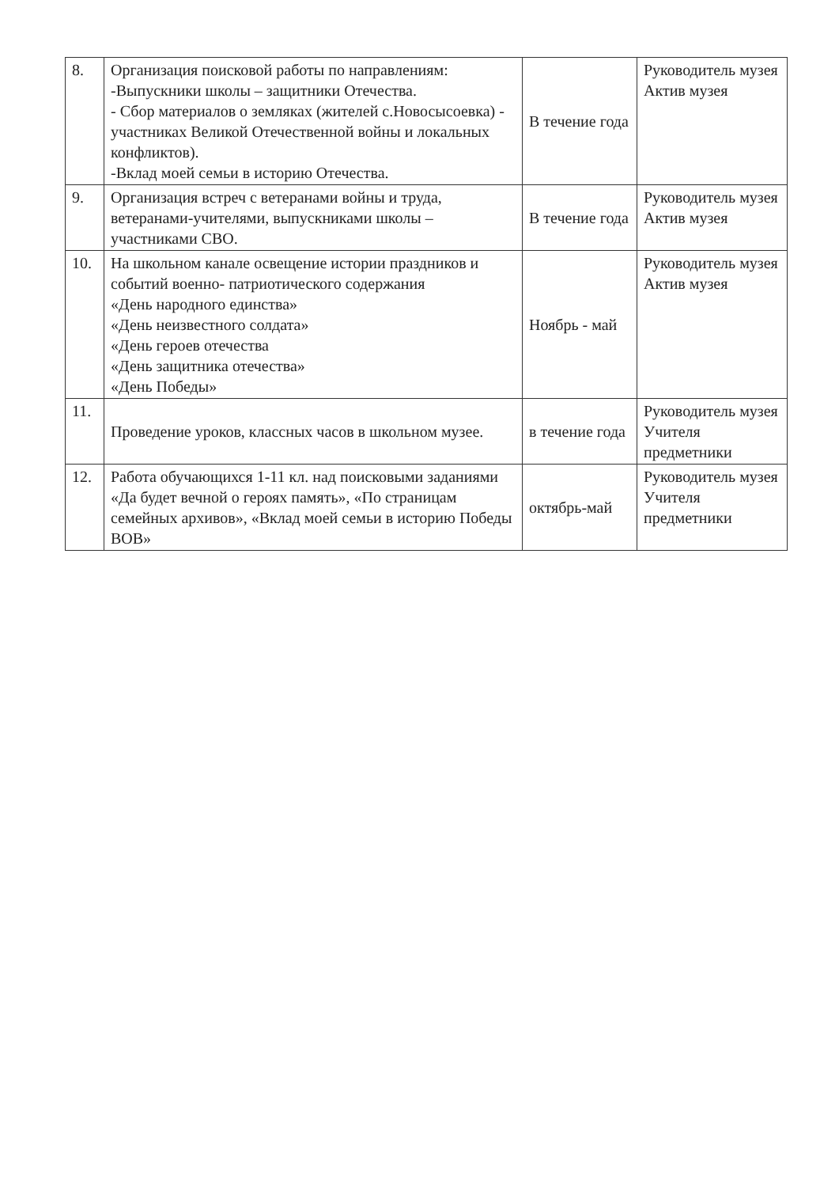| 8. | Организация поисковой работы по направлениям: -Выпускники школы – защитники Отечества. - Сбор материалов о земляках (жителей с.Новосысоевка) - участниках Великой Отечественной войны и локальных конфликтов). -Вклад моей семьи в историю Отечества. | В течение года | Руководитель музея Актив музея |
| 9. | Организация встреч с ветеранами войны и труда, ветеранами-учителями, выпускниками школы – участниками СВО. | В течение года | Руководитель музея Актив музея |
| 10. | На школьном канале освещение истории праздников и событий военно- патриотического содержания «День народного единства» «День неизвестного солдата» «День героев отечества «День защитника отечества» «День Победы» | Ноябрь - май | Руководитель музея Актив музея |
| 11. | Проведение уроков, классных часов в школьном музее. | в течение года | Руководитель музея Учителя предметники |
| 12. | Работа обучающихся 1-11 кл. над поисковыми заданиями «Да будет вечной о героях память», «По страницам семейных архивов», «Вклад моей семьи в историю Победы ВОВ» | октябрь-май | Руководитель музея Учителя предметники |